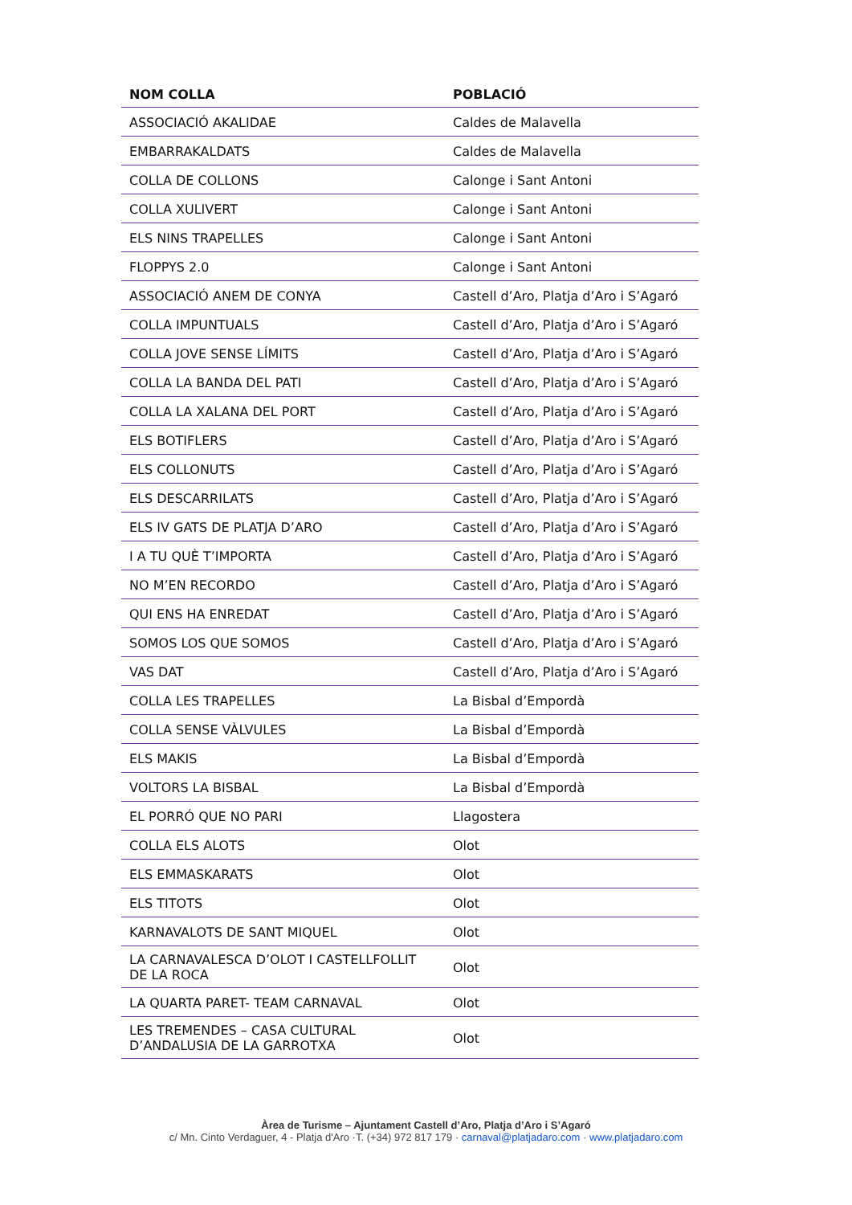| NOM COLLA | POBLACIÓ |
| --- | --- |
| ASSOCIACIÓ AKALIDAE | Caldes de Malavella |
| EMBARRAKALDATS | Caldes de Malavella |
| COLLA DE COLLONS | Calonge i Sant Antoni |
| COLLA XULIVERT | Calonge i Sant Antoni |
| ELS NINS TRAPELLES | Calonge i Sant Antoni |
| FLOPPYS 2.0 | Calonge i Sant Antoni |
| ASSOCIACIÓ ANEM DE CONYA | Castell d’Aro, Platja d’Aro i S’Agaró |
| COLLA IMPUNTUALS | Castell d’Aro, Platja d’Aro i S’Agaró |
| COLLA JOVE SENSE LÍMITS | Castell d’Aro, Platja d’Aro i S’Agaró |
| COLLA LA BANDA DEL PATI | Castell d’Aro, Platja d’Aro i S’Agaró |
| COLLA LA XALANA DEL PORT | Castell d’Aro, Platja d’Aro i S’Agaró |
| ELS BOTIFLERS | Castell d’Aro, Platja d’Aro i S’Agaró |
| ELS COLLONUTS | Castell d’Aro, Platja d’Aro i S’Agaró |
| ELS DESCARRILATS | Castell d’Aro, Platja d’Aro i S’Agaró |
| ELS IV GATS DE PLATJA D’ARO | Castell d’Aro, Platja d’Aro i S’Agaró |
| I A TU QUÈ T’IMPORTA | Castell d’Aro, Platja d’Aro i S’Agaró |
| NO M’EN RECORDO | Castell d’Aro, Platja d’Aro i S’Agaró |
| QUI ENS HA ENREDAT | Castell d’Aro, Platja d’Aro i S’Agaró |
| SOMOS LOS QUE SOMOS | Castell d’Aro, Platja d’Aro i S’Agaró |
| VAS DAT | Castell d’Aro, Platja d’Aro i S’Agaró |
| COLLA LES TRAPELLES | La Bisbal d’Empordà |
| COLLA SENSE VÀLVULES | La Bisbal d’Empordà |
| ELS MAKIS | La Bisbal d’Empordà |
| VOLTORS LA BISBAL | La Bisbal d’Empordà |
| EL PORRÓ QUE NO PARI | Llagostera |
| COLLA ELS ALOTS | Olot |
| ELS EMMASKARATS | Olot |
| ELS TITOTS | Olot |
| KARNAVALOTS DE SANT MIQUEL | Olot |
| LA CARNAVALESCA D’OLOT I CASTELLFOLLIT DE LA ROCA | Olot |
| LA QUARTA PARET- TEAM CARNAVAL | Olot |
| LES TREMENDES – CASA CULTURAL D’ANDALUSIA DE LA GARROTXA | Olot |
Àrea de Turisme – Ajuntament Castell d’Aro, Platja d’Aro i S’Agaró
c/ Mn. Cinto Verdaguer, 4 - Platja d'Aro ·T. (+34) 972 817 179 · carnaval@platjadaro.com · www.platjadaro.com